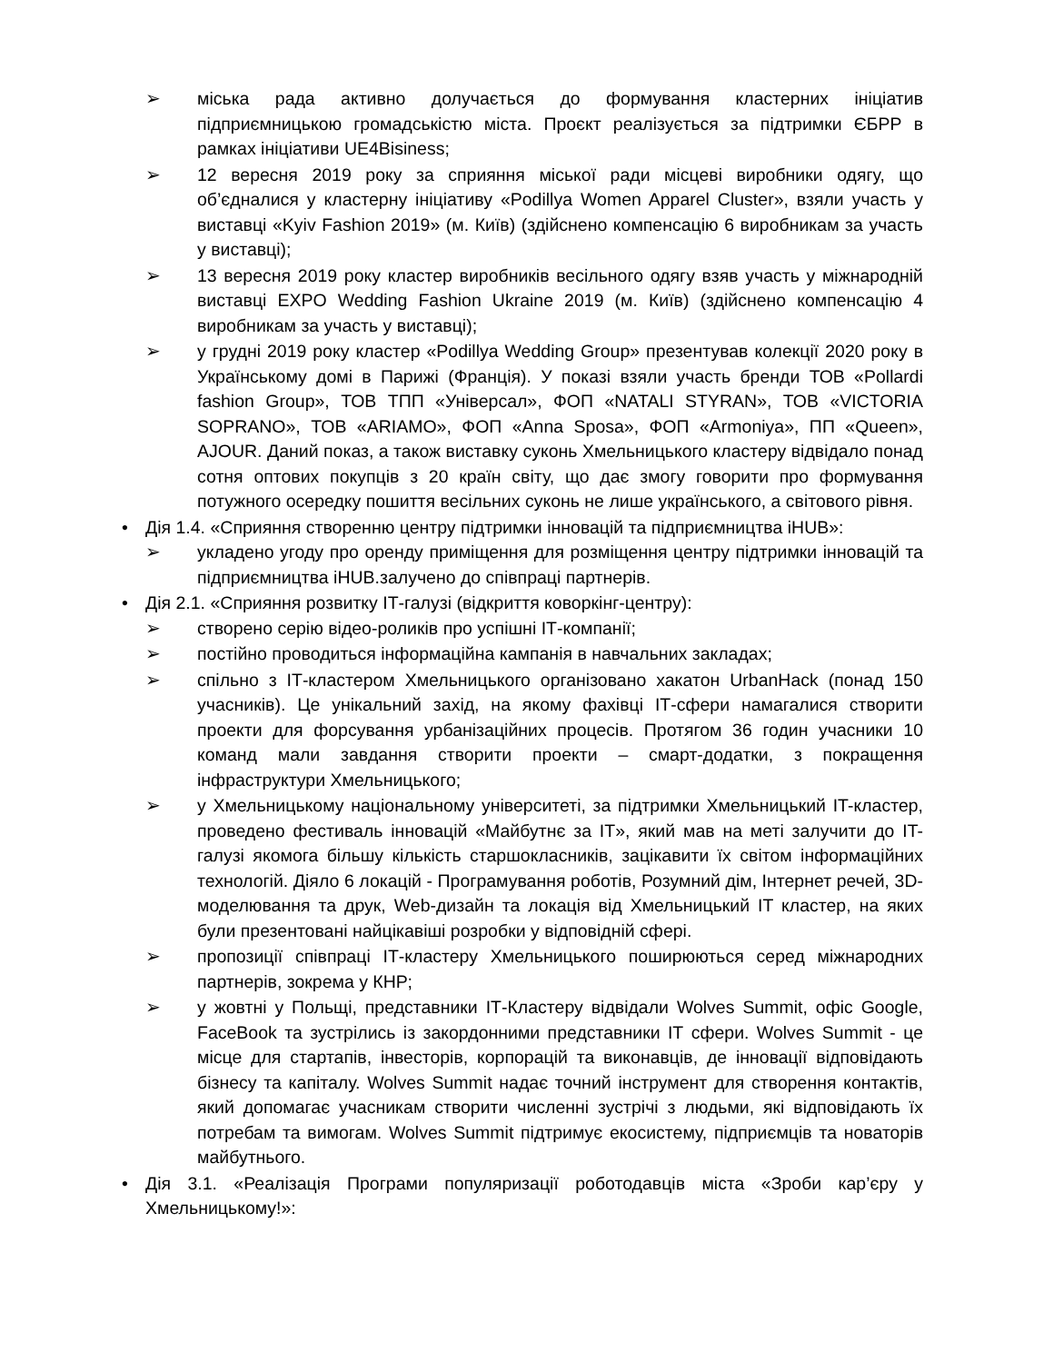➢ міська рада активно долучається до формування кластерних ініціатив підприємницькою громадськістю міста. Проєкт реалізується за підтримки ЄБРР в рамках ініціативи UE4Bisiness;
➢ 12 вересня 2019 року за сприяння міської ради місцеві виробники одягу, що об’єдналися у кластерну ініціативу «Podillya Women Apparel Cluster», взяли участь у виставці «Kyiv Fashion 2019» (м. Київ) (здійснено компенсацію 6 виробникам за участь у виставці);
➢ 13 вересня 2019 року кластер виробників весільного одягу взяв участь у міжнародній виставці EXPO Wedding Fashion Ukraine 2019 (м. Київ) (здійснено компенсацію 4 виробникам за участь у виставці);
➢ у грудні 2019 року кластер «Podillya Wedding Group» презентував колекції 2020 року в Українському домі в Парижі (Франція). У показі взяли участь бренди ТОВ «Pollardi fashion Group», ТОВ ТПП «Універсал», ФОП «NATALI STYRAN», ТОВ «VICTORIA SOPRANO», ТОВ «ARIAMO», ФОП «Anna Sposa», ФОП «Armoniya», ПП «Queen», AJOUR. Даний показ, а також виставку суконь Хмельницького кластеру відвідало понад сотня оптових покупців з 20 країн світу, що дає змогу говорити про формування потужного осередку пошиття весільних суконь не лише українського, а світового рівня.
• Дія 1.4. «Сприяння створенню центру підтримки інновацій та підприємництва iHUB»:
➢ укладено угоду про оренду приміщення для розміщення центру підтримки інновацій та підприємництва iHUB.залучено до співпраці партнерів.
• Дія 2.1. «Сприяння розвитку ІТ-галузі (відкриття коворкінг-центру):
➢ створено серію відео-роликів про успішні ІТ-компанії;
➢ постійно проводиться інформаційна кампанія в навчальних закладах;
➢ спільно з ІТ-кластером Хмельницького організовано хакатон UrbanHack (понад 150 учасників). Це унікальний захід, на якому фахівці ІТ-сфери намагалися створити проекти для форсування урбанізаційних процесів. Протягом 36 годин учасники 10 команд мали завдання створити проекти – смарт-додатки, з покращення інфраструктури Хмельницького;
➢ у Хмельницькому національному університеті, за підтримки Хмельницький IT-кластер, проведено фестиваль інновацій «Майбутнє за IT», який мав на меті залучити до IT-галузі якомога більшу кількість старшокласників, зацікавити їх світом інформаційних технологій. Діяло 6 локацій - Програмування роботів, Розумний дім, Інтернет речей, 3D-моделювання та друк, Web-дизайн та локація від Хмельницький IT кластер, на яких були презентовані найцікавіші розробки у відповідній сфері.
➢ пропозиції співпраці ІТ-кластеру Хмельницького поширюються серед міжнародних партнерів, зокрема у КНР;
➢ у жовтні у Польщі, представники ІТ-Кластеру відвідали Wolves Summit, офіс Google, FaceBook та зустрілись із закордонними представники ІТ сфери. Wolves Summit - це місце для стартапів, інвесторів, корпорацій та виконавців, де інновації відповідають бізнесу та капіталу. Wolves Summit надає точний інструмент для створення контактів, який допомагає учасникам створити численні зустрічі з людьми, які відповідають їх потребам та вимогам. Wolves Summit підтримує екосистему, підприємців та новаторів майбутнього.
• Дія 3.1. «Реалізація Програми популяризації роботодавців міста «Зроби кар’єру у Хмельницькому!»: